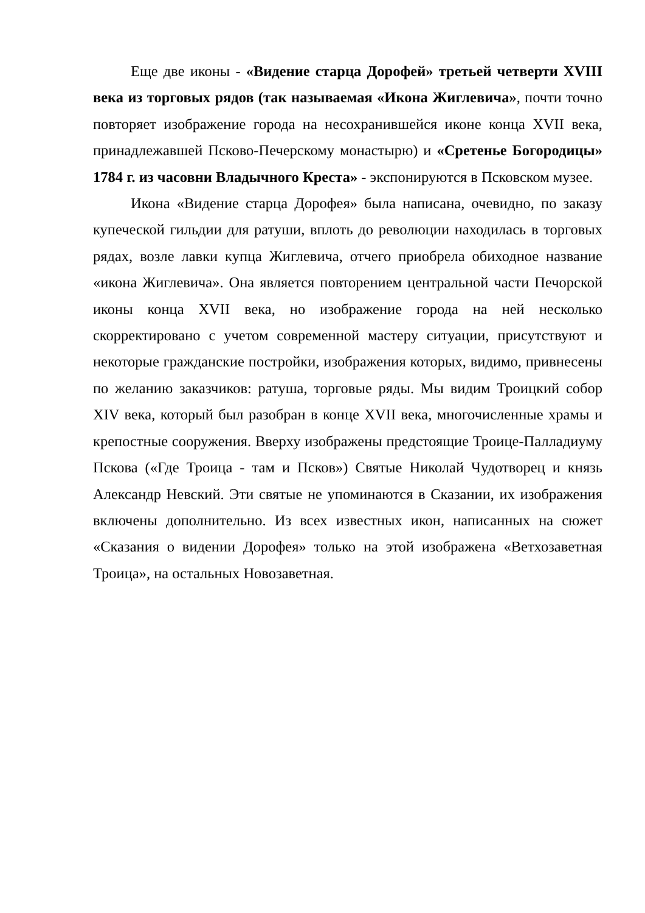Еще две иконы - «Видение старца Дорофей» третьей четверти XVIII века из торговых рядов (так называемая «Икона Жиглевича», почти точно повторяет изображение города на несохранившейся иконе конца XVII века, принадлежавшей Псково-Печерскому монастырю) и «Сретенье Богородицы» 1784 г. из часовни Владычного Креста» - экспонируются в Псковском музее.
Икона «Видение старца Дорофея» была написана, очевидно, по заказу купеческой гильдии для ратуши, вплоть до революции находилась в торговых рядах, возле лавки купца Жиглевича, отчего приобрела обиходное название «икона Жиглевича». Она является повторением центральной части Печорской иконы конца XVII века, но изображение города на ней несколько скорректировано с учетом современной мастеру ситуации, присутствуют и некоторые гражданские постройки, изображения которых, видимо, привнесены по желанию заказчиков: ратуша, торговые ряды. Мы видим Троицкий собор XIV века, который был разобран в конце XVII века, многочисленные храмы и крепостные сооружения. Вверху изображены предстоящие Троице-Палладиуму Пскова («Где Троица - там и Псков») Святые Николай Чудотворец и князь Александр Невский. Эти святые не упоминаются в Сказании, их изображения включены дополнительно. Из всех известных икон, написанных на сюжет «Сказания о видении Дорофея» только на этой изображена «Ветхозаветная Троица», на остальных Новозаветная.